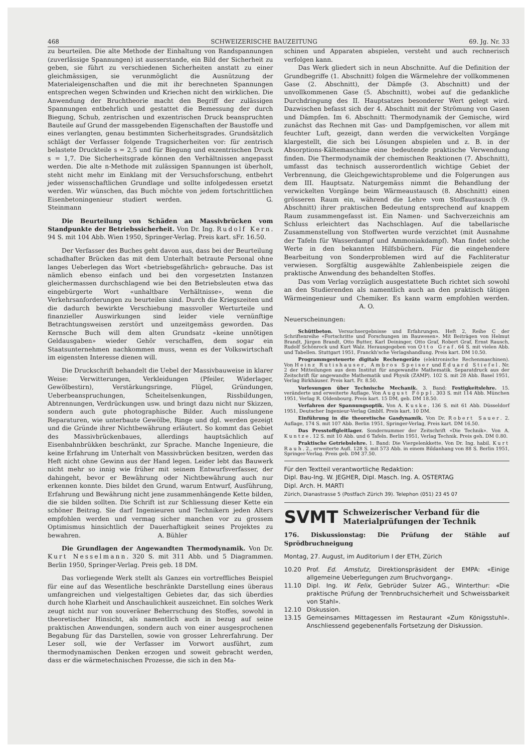468 SCHWEIZERISCHE BAUZEITUNG 69. Jg. Nr. 33
zu beurteilen. Die alte Methode der Einhaltung von Randspannungen (zuverlässige Spannungen) ist ausserstande, ein Bild der Sicherheit zu geben, sie führt zu verschiedenen Sicherheiten anstatt zu einer gleichmässigen, sie verunmöglicht die Ausnützung der Materialeigenschaften und die mit ihr berechneten Spannungen entsprechen wegen Schwinden und Kriechen nicht den wirklichen. Die Anwendung der Bruchtheorie macht den Begriff der zulässigen Spannungen entbehrlich und gestattet die Bemessung der durch Biegung, Schub, zentrischen und exzentrischen Druck beanspruchten Bauteile auf Grund der massgebenden Eigenschaften der Baustoffe und eines verlangten, genau bestimmten Sicherheitsgrades. Grundsätzlich schlägt der Verfasser folgende Tragsicherheiten vor: für zentrisch belastete Druckteile s = 2,5 und für Biegung und exzentrischen Druck s = 1,7. Die Sicherheitsgrade können den Verhältnissen angepasst werden. Die alte n-Methode mit zulässigen Spannungen ist überholt, steht nicht mehr im Einklang mit der Versuchsforschung, entbehrt jeder wissenschaftlichen Grundlage und sollte infolgedessen ersetzt werden. Wir wünschen, das Buch möchte von jedem fortschrittlichen Eisenbetoningenieur studiert werden. G. Steinmann
Die Beurteilung von Schäden an Massivbrücken vom Standpunkte der Betriebssicherheit. Von Dr. Ing. Rudolf Kern. 94 S. mit 104 Abb. Wien 1950, Springer-Verlag. Preis kart. sFr. 16.50.
Der Verfasser des Buches geht davon aus, dass bei der Beurteilung schadhafter Brücken das mit dem Unterhalt betraute Personal ohne langes Ueberlegen das Wort «betriebsgefährlich» gebrauche. Das ist nämlich ebenso einfach und bei den vorgesetzten Instanzen gleichermassen durchschlagend wie bei den Betriebsleuten etwa das eingebürgerte Wort «unhaltbare Verhältnisse», wenn die Verkehrsanforderungen zu beurteilen sind. Durch die Kriegszeiten und die dadurch bewirkte Verschiebung massvoller Werturteile und finanzieller Auswirkungen sind leider viele vernünftige Betrachtungsweisen zerstört und unzeitgemäss geworden. Das Kernsche Buch will dem alten Grundsatz «keine unnötigen Geldausgaben» wieder Gehör verschaffen, dem sogar ein Staatsunternehmen nachkommen muss, wenn es der Volkswirtschaft im eigensten Interesse dienen will.
Die Druckschrift behandelt die Uebel der Massivbauweise in klarer Weise: Verwitterungen, Verkleidungen (Pfeiler, Widerlager, Gewölbestirn), Verstärkungsringe, Flügel, Gründungen, Ueberbeanspruchungen, Scheitelsenkungen, Rissbildungen, Abtrennungen, Verdrückungen usw. und bringt dazu nicht nur Skizzen, sondern auch gute photographische Bilder. Auch misslungene Reparaturen, wie unterbaute Gewölbe, Ringe und dgl. werden gezeigt und die Gründe ihrer Nichtbewährung erläutert. So kommt das Gebiet des Massivbrückenbaues, allerdings hauptsächlich auf Eisenbahnbrükken beschränkt, zur Sprache. Manche Ingenieure, die keine Erfahrung im Unterhalt von Massivbrücken besitzen, werden das Heft nicht ohne Gewinn aus der Hand legen. Leider lebt das Bauwerk nicht mehr so innig wie früher mit seinem Entwurfsverfasser, der dahingeht, bevor er Bewährung oder Nichtbewährung auch nur erkennen konnte. Dies bildet den Grund, warum Entwurf, Ausführung, Erfahrung und Bewährung nicht jene zusammenhängende Kette bilden, die sie bilden sollten. Die Schrift ist zur Schliessung dieser Kette ein schöner Beitrag. Sie darf Ingenieuren und Technikern jeden Alters empfohlen werden und vermag sicher manchen vor zu grossem Optimismus hinsichtlich der Dauerhaftigkeit seines Projektes zu bewahren. A. Bühler
Die Grundlagen der Angewandten Thermodynamik. Von Dr. Kurt Nesselmann. 320 S. mit 311 Abb. und 5 Diagrammen. Berlin 1950, Springer-Verlag. Preis geb. 18 DM.
Das vorliegende Werk stellt als Ganzes ein vortreffliches Beispiel für eine auf das Wesentliche beschränkte Darstellung eines überaus umfangreichen und vielgestaltigen Gebietes dar, das sich überdies durch hohe Klarheit und Anschaulichkeit auszeichnet. Ein solches Werk zeugt nicht nur von souveräner Beherrschung des Stoffes, sowohl in theoretischer Hinsicht, als namentlich auch in bezug auf seine praktischen Anwendungen, sondern auch von einer ausgesprochenen Begabung für das Darstellen, sowie von grosser Lehrerfahrung. Der Leser soll, wie der Verfasser im Vorwort ausführt, zum thermodynamischen Denken erzogen und soweit gebracht werden, dass er die wärmetechnischen Prozesse, die sich in den Ma-
schinen und Apparaten abspielen, versteht und auch rechnerisch verfolgen kann.
Das Werk gliedert sich in neun Abschnitte. Auf die Definition der Grundbegriffe (1. Abschnitt) folgen die Wärmelehre der vollkommenen Gase (2. Abschnitt), der Dämpfe (3. Abschnitt) und der unvollkommenen Gase (5. Abschnitt), wobei auf die gedankliche Durchdringung des II. Hauptsatzes besonderer Wert gelegt wird. Dazwischen befasst sich der 4. Abschnitt mit der Strömung von Gasen und Dämpfen. Im 6. Abschnitt: Thermodynamik der Gemische, wird zunächst das Rechnen mit Gas- und Dampfgemischen, vor allem mit feuchter Luft, gezeigt, dann werden die verwickelten Vorgänge klargestellt, die sich bei Lösungen abspielen und z. B. in der Absorptions-Kältemaschine eine bedeutende praktische Verwendung finden. Die Thermodynamik der chemischen Reaktionen (7. Abschnitt), umfasst das technisch ausserordentlich wichtige Gebiet der Verbrennung, die Gleichgewichtsprobleme und die Folgerungen aus dem III. Hauptsatz. Naturgemäss nimmt die Behandlung der verwickelten Vorgänge beim Wärmeaustausch (8. Abschnitt) einen grösseren Raum ein, während die Lehre vom Stoffaustausch (9. Abschnitt) ihrer praktischen Bedeutung entsprechend auf knappem Raum zusammengefasst ist. Ein Namen- und Sachverzeichnis am Schluss erleichtert das Nachschlagen. Auf die tabellarische Zusammenstellung von Stoffwerten wurde verzichtet (mit Ausnahme der Tafeln für Wasserdampf und Ammoniakdampf). Man findet solche Werte in den bekannten Hilfsbüchern. Für die eingehendere Bearbeitung von Sonderproblemen wird auf die Fachliteratur verwiesen. Sorgfältig ausgewählte Zahlenbeispiele zeigen die praktische Anwendung des behandelten Stoffes.
Das vom Verlag vorzüglich ausgestattete Buch richtet sich sowohl an den Studierenden als namentlich auch an den praktisch tätigen Wärmeingenieur und Chemiker. Es kann warm empfohlen werden. A. O.
Neuerscheinungen:
Schüttbeton. Versuchsergebnisse und Erfahrungen. Heft 2, Reihe C der Schriftenreihe «Fortschritte und Forschungen im Bauwesen». Mit Beiträgen von Helmut Brandt, Jürgen Brandt, Otto Butter, Karl Deininger, Otto Graf, Robert Graf, Ernst Rausch, Rudolf Schönrock und Kurt Walz. Herausgegeben von Otto Graf. 64 S. mit vielen Abb. und Tabellen. Stuttgart 1951, Franckh'sche Verlagshandlung. Preis kart. DM 10.50.
Programmgesteuerte digitale Rechengeräte (elektronische Rechenmaschinen). Von Heinz Rutishauser, Ambros Speiser und Eduard Stiefel. Nr. 2 der Mitteilungen aus dem Institut für angewandte Mathematik. Separatdruck aus der Zeitschrift für angewandte Mathematik und Physik (ZAMP). 102 S. mit 28 Abb. Basel 1951, Verlag Birkhäuser. Preis kart. Fr. 8.50.
Vorlesungen über Technische Mechanik. 3. Band: Festigkeitslehre. 15. veränderte und erweiterte Auflage. Von August Föppl. 303 S. mit 114 Abb. München 1951, Verlag R. Oldenbourg. Preis kart. 15 DM, geb. DM 18.50.
Verfahren der Spannungsoptik. Von A. Kuske. 136 S. mit 61 Abb. Düsseldorf 1951, Deutscher Ingenieur-Verlag GmbH. Preis kart. 10 DM.
Einführung in die theoretische Gasdynamik. Von Dr. Robert Sauer. 2. Auflage, 174 S. mit 107 Abb. Berlin 1951, Springer-Verlag, Preis kart. DM 16.50.
Das Presstoffgleitlager. Sondernummer der Zeitschrift «Die Technik». Von A. Kuntze. 12 S. mit 10 Abb. und 6 Tafeln. Berlin 1951, Verlag Technik. Preis geh. DM 0.80.
Praktische Getriebslehre. 1. Band: Die Viergelenkkette. Von Dr. Ing. habil. Kurt Rauh. 2., erweiterte Aufl. 128 S. mit 573 Abb. in einem Bildanhang von 88 S. Berlin 1951, Springer-Verlag. Preis geb. DM 37.50.
Für den Textteil verantwortliche Redaktion:
Dipl. Bau-Ing. W. JEGHER, Dipl. Masch. Ing. A. OSTERTAG
Dipl. Arch. H. MARTI
Zürich, Dianastrasse 5 (Postfach Zürich 39). Telephon (051) 23 45 07
SVMT Schweizerischer Verband für die
Materialprüfungen der Technik
176. Diskussionstag: Die Prüfung der Stähle auf Sprödbruchneigung
Montag, 27. August, im Auditorium I der ETH, Zürich
10.20 Prof. Ed. Amstutz, Direktionspräsident der EMPA: «Einige allgemeine Ueberlegungen zum Bruchvorgang».
11.10 Dipl. Ing. W. Felix, Gebrüder Sulzer AG., Winterthur: «Die praktische Prüfung der Trennbruchsicherheit und Schweissbarkeit von Stahl».
12.10 Diskussion.
13.15 Gemeinsames Mittagessen im Restaurant «Zum Königsstuhl». Anschliessend gegebenenfalls Fortsetzung der Diskussion.